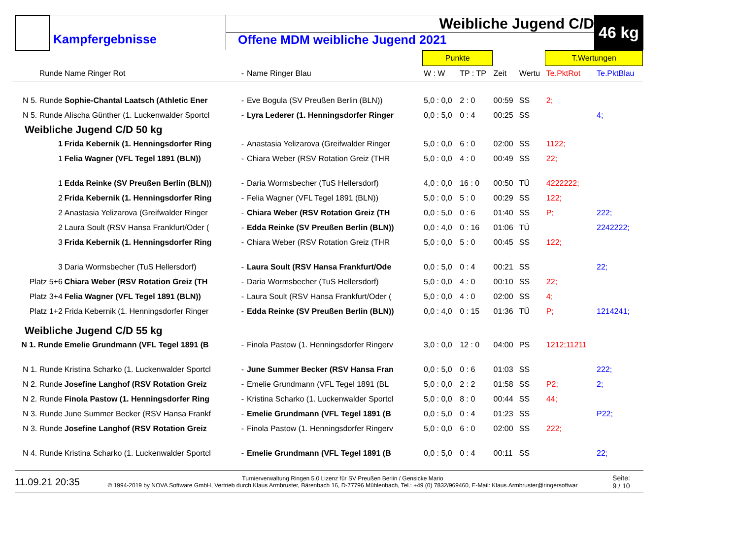Kampfergebnisse
Weibliche Jugend C/D
Offene MDM weibliche Jugend 2021
46 kg
| | | | | Punkte | | | | T.Wertungen | |
| --- | --- | --- | --- | --- | --- | --- | --- | --- | --- |
| Runde | Name Ringer Rot | - | Name Ringer Blau | W : W | TP : TP | Zeit | Wertu | Te.PktRot | Te.PktBlau |
| N 5. Runde | Sophie-Chantal Laatsch (Athletic Ener | - | Eve Bogula (SV Preußen Berlin (BLN)) | 5,0 : 0,0 | 2 : 0 | 00:59 | SS | 2; | |
| N 5. Runde | Alischa Günther (1. Luckenwalder Sportcl | - | Lyra Lederer (1. Henningsdorfer Ringer | 0,0 : 5,0 | 0 : 4 | 00:25 | SS | | 4; |
| Weibliche Jugend C/D 50 kg | | | | | | | | | |
| 1 | Frida Kebernik (1. Henningsdorfer Ring | - | Anastasia Yelizarova (Greifwalder Ringer | 5,0 : 0,0 | 6 : 0 | 02:00 | SS | 1122; | |
| 1 | Felia Wagner (VFL Tegel 1891 (BLN)) | - | Chiara Weber (RSV Rotation Greiz (THR | 5,0 : 0,0 | 4 : 0 | 00:49 | SS | 22; | |
| 1 | Edda Reinke (SV Preußen Berlin (BLN)) | - | Daria Wormsbecher (TuS Hellersdorf) | 4,0 : 0,0 | 16 : 0 | 00:50 | TÜ | 4222222; | |
| 2 | Frida Kebernik (1. Henningsdorfer Ring | - | Felia Wagner (VFL Tegel 1891 (BLN)) | 5,0 : 0,0 | 5 : 0 | 00:29 | SS | 122; | |
| 2 | Anastasia Yelizarova (Greifwalder Ringer | - | Chiara Weber (RSV Rotation Greiz (TH | 0,0 : 5,0 | 0 : 6 | 01:40 | SS | P; | 222; |
| 2 | Laura Soult (RSV Hansa Frankfurt/Oder ( | - | Edda Reinke (SV Preußen Berlin (BLN)) | 0,0 : 4,0 | 0 : 16 | 01:06 | TÜ | | 2242222; |
| 3 | Frida Kebernik (1. Henningsdorfer Ring | - | Chiara Weber (RSV Rotation Greiz (THR | 5,0 : 0,0 | 5 : 0 | 00:45 | SS | 122; | |
| 3 | Daria Wormsbecher (TuS Hellersdorf) | - | Laura Soult (RSV Hansa Frankfurt/Ode | 0,0 : 5,0 | 0 : 4 | 00:21 | SS | | 22; |
| Platz 5+6 | Chiara Weber (RSV Rotation Greiz (TH | - | Daria Wormsbecher (TuS Hellersdorf) | 5,0 : 0,0 | 4 : 0 | 00:10 | SS | 22; | |
| Platz 3+4 | Felia Wagner (VFL Tegel 1891 (BLN)) | - | Laura Soult (RSV Hansa Frankfurt/Oder ( | 5,0 : 0,0 | 4 : 0 | 02:00 | SS | 4; | |
| Platz 1+2 | Frida Kebernik (1. Henningsdorfer Ringer | - | Edda Reinke (SV Preußen Berlin (BLN)) | 0,0 : 4,0 | 0 : 15 | 01:36 | TÜ | P; | 1214241; |
| Weibliche Jugend C/D 55 kg | | | | | | | | | |
| N 1. Runde | Emelie Grundmann (VFL Tegel 1891 (B | - | Finola Pastow (1. Henningsdorfer Ringerv | 3,0 : 0,0 | 12 : 0 | 04:00 | PS | 1212;11211 | |
| N 1. Runde | Kristina Scharko (1. Luckenwalder Sportcl | - | June Summer Becker (RSV Hansa Fran | 0,0 : 5,0 | 0 : 6 | 01:03 | SS | | 222; |
| N 2. Runde | Josefine Langhof (RSV Rotation Greiz | - | Emelie Grundmann (VFL Tegel 1891 (BL | 5,0 : 0,0 | 2 : 2 | 01:58 | SS | P2; | 2; |
| N 2. Runde | Finola Pastow (1. Henningsdorfer Ring | - | Kristina Scharko (1. Luckenwalder Sportcl | 5,0 : 0,0 | 8 : 0 | 00:44 | SS | 44; | |
| N 3. Runde | June Summer Becker (RSV Hansa Frankf | - | Emelie Grundmann (VFL Tegel 1891 (B | 0,0 : 5,0 | 0 : 4 | 01:23 | SS | | P22; |
| N 3. Runde | Josefine Langhof (RSV Rotation Greiz | - | Finola Pastow (1. Henningsdorfer Ringerv | 5,0 : 0,0 | 6 : 0 | 02:00 | SS | 222; | |
| N 4. Runde | Kristina Scharko (1. Luckenwalder Sportcl | - | Emelie Grundmann (VFL Tegel 1891 (B | 0,0 : 5,0 | 0 : 4 | 00:11 | SS | | 22; |
11.09.21 20:35
Turnierverwaltung Ringen 5.0 Lizenz für SV Preußen Berlin / Gensicke Mario
© 1994-2019 by NOVA Software GmbH, Vertrieb durch Klaus Armbruster, Bärenbach 16, D-77796 Mühlenbach, Tel.: +49 (0) 7832/969460, E-Mail: Klaus.Armbruster@ringersoftwar
Seite:
9 / 10